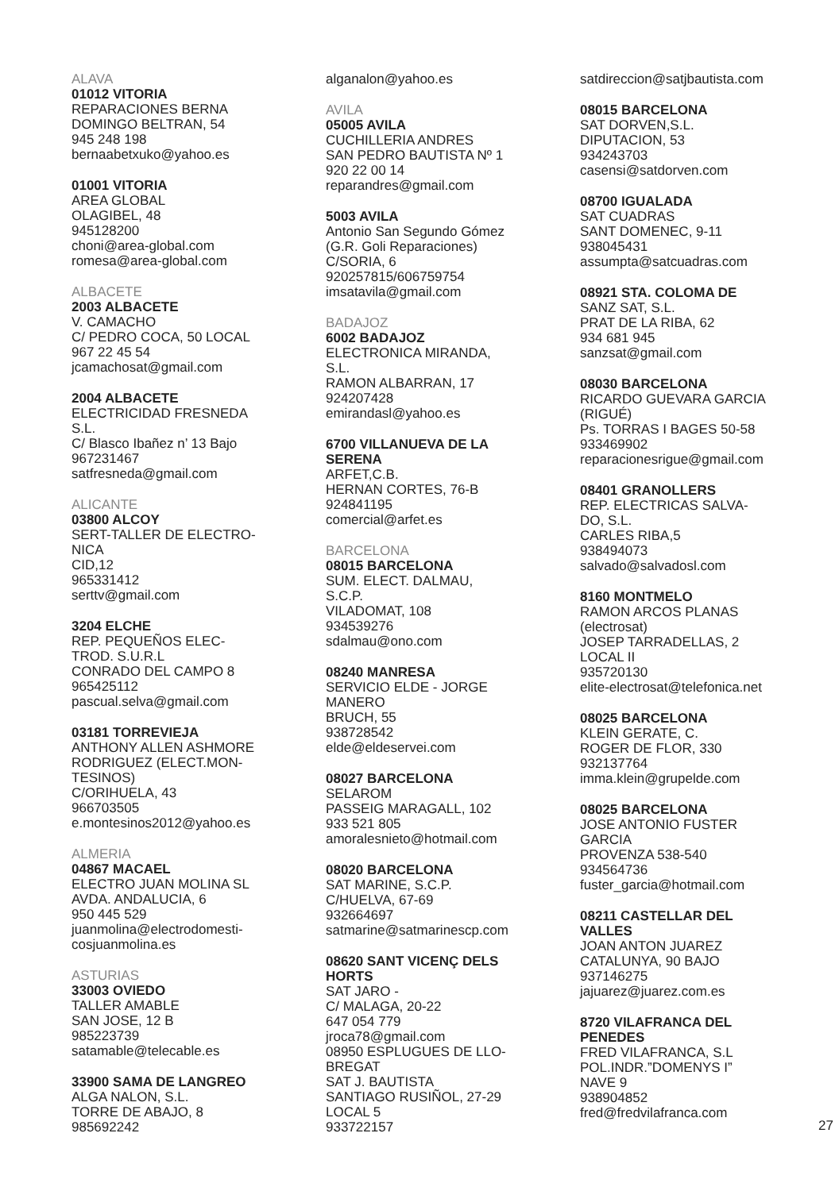ALAVA
01012 VITORIA
REPARACIONES BERNA
DOMINGO BELTRAN, 54
945 248 198
bernaabetxuko@yahoo.es
01001 VITORIA
AREA GLOBAL
OLAGIBEL, 48
945128200
choni@area-global.com
romesa@area-global.com
ALBACETE
2003 ALBACETE
V. CAMACHO
C/ PEDRO COCA, 50 LOCAL
967 22 45 54
jcamachosat@gmail.com
2004 ALBACETE
ELECTRICIDAD FRESNEDA
S.L.
C/ Blasco Ibañez n’ 13 Bajo
967231467
satfresneda@gmail.com
ALICANTE
03800 ALCOY
SERT-TALLER DE ELECTRO-
NICA
CID,12
965331412
serttv@gmail.com
3204 ELCHE
REP. PEQUEÑOS ELEC-
TROD. S.U.R.L
CONRADO DEL CAMPO 8
965425112
pascual.selva@gmail.com
03181 TORREVIEJA
ANTHONY ALLEN ASHMORE
RODRIGUEZ (ELECT.MON-
TESINOS)
C/ORIHUELA, 43
966703505
e.montesinos2012@yahoo.es
ALMERIA
04867 MACAEL
ELECTRO JUAN MOLINA SL
AVDA. ANDALUCIA, 6
950 445 529
juanmolina@electrodomesti-
cosjuanmolina.es
ASTURIAS
33003 OVIEDO
TALLER AMABLE
SAN JOSE, 12 B
985223739
satamable@telecable.es
33900 SAMA DE LANGREO
ALGA NALON, S.L.
TORRE DE ABAJO, 8
985692242
alganalon@yahoo.es
AVILA
05005 AVILA
CUCHILLERIA ANDRES
SAN PEDRO BAUTISTA Nº 1
920 22 00 14
reparandres@gmail.com
5003 AVILA
Antonio San Segundo Gómez
(G.R. Goli Reparaciones)
C/SORIA, 6
920257815/606759754
imsatavila@gmail.com
BADAJOZ
6002 BADAJOZ
ELECTRONICA MIRANDA,
S.L.
RAMON ALBARRAN, 17
924207428
emirandasl@yahoo.es
6700 VILLANUEVA DE LA
SERENA
ARFET,C.B.
HERNAN CORTES, 76-B
924841195
comercial@arfet.es
BARCELONA
08015 BARCELONA
SUM. ELECT. DALMAU,
S.C.P.
VILADOMAT, 108
934539276
sdalmau@ono.com
08240 MANRESA
SERVICIO ELDE - JORGE
MANERO
BRUCH, 55
938728542
elde@eldeservei.com
08027 BARCELONA
SELAROM
PASSEIG MARAGALL, 102
933 521 805
amoralesnieto@hotmail.com
08020 BARCELONA
SAT MARINE, S.C.P.
C/HUELVA, 67-69
932664697
satmarine@satmarinescp.com
08620 SANT VICENÇ DELS
HORTS
SAT JARO -
C/ MALAGA, 20-22
647 054 779
jroca78@gmail.com
08950 ESPLUGUES DE LLO-
BREGAT
SAT J. BAUTISTA
SANTIAGO RUSIÑOL, 27-29
LOCAL 5
933722157
satdireccion@satjbautista.com
08015 BARCELONA
SAT DORVEN,S.L.
DIPUTACION, 53
934243703
casensi@satdorven.com
08700 IGUALADA
SAT CUADRAS
SANT DOMENEC, 9-11
938045431
assumpta@satcuadras.com
08921 STA. COLOMA DE
SANZ SAT, S.L.
PRAT DE LA RIBA, 62
934 681 945
sanzsat@gmail.com
08030 BARCELONA
RICARDO GUEVARA GARCIA
(RIGUÉ)
Ps. TORRAS I BAGES 50-58
933469902
reparacionesrigue@gmail.com
08401 GRANOLLERS
REP. ELECTRICAS SALVA-
DO, S.L.
CARLES RIBA,5
938494073
salvado@salvadosl.com
8160 MONTMELO
RAMON ARCOS PLANAS
(electrosat)
JOSEP TARRADELLAS, 2
LOCAL II
935720130
elite-electrosat@telefonica.net
08025 BARCELONA
KLEIN GERATE, C.
ROGER DE FLOR, 330
932137764
imma.klein@grupelde.com
08025 BARCELONA
JOSE ANTONIO FUSTER
GARCIA
PROVENZA 538-540
934564736
fuster_garcia@hotmail.com
08211 CASTELLAR DEL
VALLES
JOAN ANTON JUAREZ
CATALUNYA, 90 BAJO
937146275
jajuarez@juarez.com.es
8720 VILAFRANCA DEL
PENEDES
FRED VILAFRANCA, S.L
POL.INDR.”DOMENYS I”
NAVE 9
938904852
fred@fredvilafranca.com
27